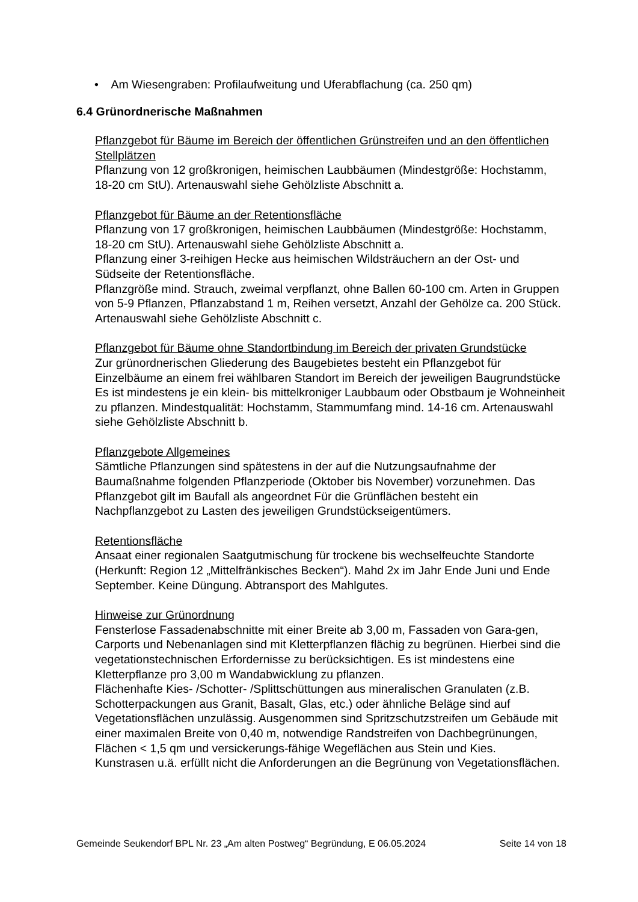• Am Wiesengraben: Profilaufweitung und Uferabflachung (ca. 250 qm)
6.4 Grünordnerische Maßnahmen
Pflanzgebot für Bäume im Bereich der öffentlichen Grünstreifen und an den öffentlichen Stellplätzen
Pflanzung von 12 großkronigen, heimischen Laubbäumen (Mindestgröße: Hochstamm, 18-20 cm StU). Artenauswahl siehe Gehölzliste Abschnitt a.
Pflanzgebot für Bäume an der Retentionsfläche
Pflanzung von 17 großkronigen, heimischen Laubbäumen (Mindestgröße: Hochstamm, 18-20 cm StU). Artenauswahl siehe Gehölzliste Abschnitt a.
Pflanzung einer 3-reihigen Hecke aus heimischen Wildsträuchern an der Ost- und Südseite der Retentionsfläche.
Pflanzgröße mind. Strauch, zweimal verpflanzt, ohne Ballen 60-100 cm. Arten in Gruppen von 5-9 Pflanzen, Pflanzabstand 1 m, Reihen versetzt, Anzahl der Gehölze ca. 200 Stück. Artenauswahl siehe Gehölzliste Abschnitt c.
Pflanzgebot für Bäume ohne Standortbindung im Bereich der privaten Grundstücke
Zur grünordnerischen Gliederung des Baugebietes besteht ein Pflanzgebot für Einzelbäume an einem frei wählbaren Standort im Bereich der jeweiligen Baugrundstücke Es ist mindestens je ein klein- bis mittelkroniger Laubbaum oder Obstbaum je Wohneinheit zu pflanzen. Mindestqualität: Hochstamm, Stammumfang mind. 14-16 cm. Artenauswahl siehe Gehölzliste Abschnitt b.
Pflanzgebote Allgemeines
Sämtliche Pflanzungen sind spätestens in der auf die Nutzungsaufnahme der Baumaßnahme folgenden Pflanzperiode (Oktober bis November) vorzunehmen. Das Pflanzgebot gilt im Baufall als angeordnet Für die Grünflächen besteht ein Nachpflanzgebot zu Lasten des jeweiligen Grundstückseigentümers.
Retentionsfläche
Ansaat einer regionalen Saatgutmischung für trockene bis wechselfeuchte Standorte (Herkunft: Region 12 „Mittelfränkisches Becken“). Mahd 2x im Jahr Ende Juni und Ende September. Keine Düngung. Abtransport des Mahlgutes.
Hinweise zur Grünordnung
Fensterlose Fassadenabschnitte mit einer Breite ab 3,00 m, Fassaden von Gara-gen, Carports und Nebenanlagen sind mit Kletterpflanzen flächig zu begrünen. Hierbei sind die vegetationstechnischen Erfordernisse zu berücksichtigen. Es ist mindestens eine Kletterpflanze pro 3,00 m Wandabwicklung zu pflanzen.
Flächenhafte Kies- /Schotter- /Splittschüttungen aus mineralischen Granulaten (z.B. Schotterpackungen aus Granit, Basalt, Glas, etc.) oder ähnliche Beläge sind auf Vegetationsflächen unzulässig. Ausgenommen sind Spritzschutzstreifen um Gebäude mit einer maximalen Breite von 0,40 m, notwendige Randstreifen von Dachbegrünungen, Flächen < 1,5 qm und versickerungs-fähige Wegeflächen aus Stein und Kies.
Kunstrasen u.ä. erfüllt nicht die Anforderungen an die Begrünung von Vegetationsflächen.
Gemeinde Seukendorf BPL Nr. 23 „Am alten Postweg“ Begründung, E 06.05.2024 Seite 14 von 18